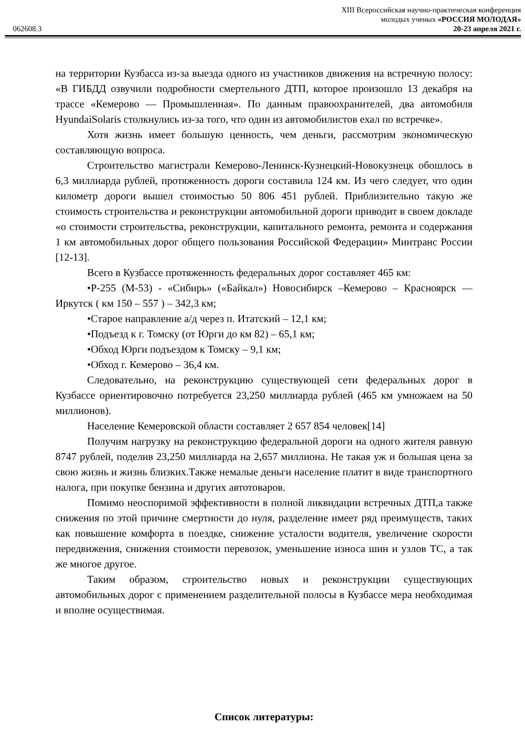XIII Всероссийская научно-практическая конференция
молодых ученых «РОССИЯ МОЛОДАЯ»
062608.3 20-23 апреля 2021 г.
на территории Кузбасса из-за выезда одного из участников движения на встречную полосу: «В ГИБДД озвучили подробности смертельного ДТП, которое произошло 13 декабря на трассе «Кемерово — Промышленная». По данным правоохранителей, два автомобиля HyundaiSolaris столкнулись из-за того, что один из автомобилистов ехал по встречке».
Хотя жизнь имеет большую ценность, чем деньги, рассмотрим экономическую составляющую вопроса.
Строительство магистрали Кемерово-Ленинск-Кузнецкий-Новокузнецк обошлось в 6,3 миллиарда рублей, протяженность дороги составила 124 км. Из чего следует, что один километр дороги вышел стоимостью 50 806 451 рублей. Приблизительно такую же стоимость строительства и реконструкции автомобильной дороги приводит в своем докладе «о стоимости строительства, реконструкции, капитального ремонта, ремонта и содержания 1 км автомобильных дорог общего пользования Российской Федерации» Минтранс России [12-13].
Всего в Кузбассе протяженность федеральных дорог составляет 465 км:
•Р-255 (М-53) - «Сибирь» («Байкал») Новосибирск –Кемерово – Красноярск — Иркутск ( км 150 – 557 ) – 342,3 км;
•Старое направление а/д через п. Итатский – 12,1 км;
•Подъезд к г. Томску (от Юрги до км 82) – 65,1 км;
•Обход Юрги подъездом к Томску – 9,1 км;
•Обход г. Кемерово – 36,4 км.
Следовательно, на реконструкцию существующей сети федеральных дорог в Кузбассе ориентировочно потребуется 23,250 миллиарда рублей (465 км умножаем на 50 миллионов).
Население Кемеровской области составляет 2 657 854 человек[14]
Получим нагрузку на реконструкцию федеральной дороги на одного жителя равную 8747 рублей, поделив 23,250 миллиарда на 2,657 миллиона. Не такая уж и большая цена за свою жизнь и жизнь близких.Также немалые деньги население платит в виде транспортного налога, при покупке бензина и других автотоваров.
Помимо неоспоримой эффективности в полной ликвидации встречных ДТП,а также снижения по этой причине смертности до нуля, разделение имеет ряд преимуществ, таких как повышение комфорта в поездке, снижение усталости водителя, увеличение скорости передвижения, снижения стоимости перевозок, уменьшение износа шин и узлов ТС, а так же многое другое.
Таким образом, строительство новых и реконструкции существующих автомобильных дорог с применением разделительной полосы в Кузбассе мера необходимая и вполне осуществимая.
Список литературы: